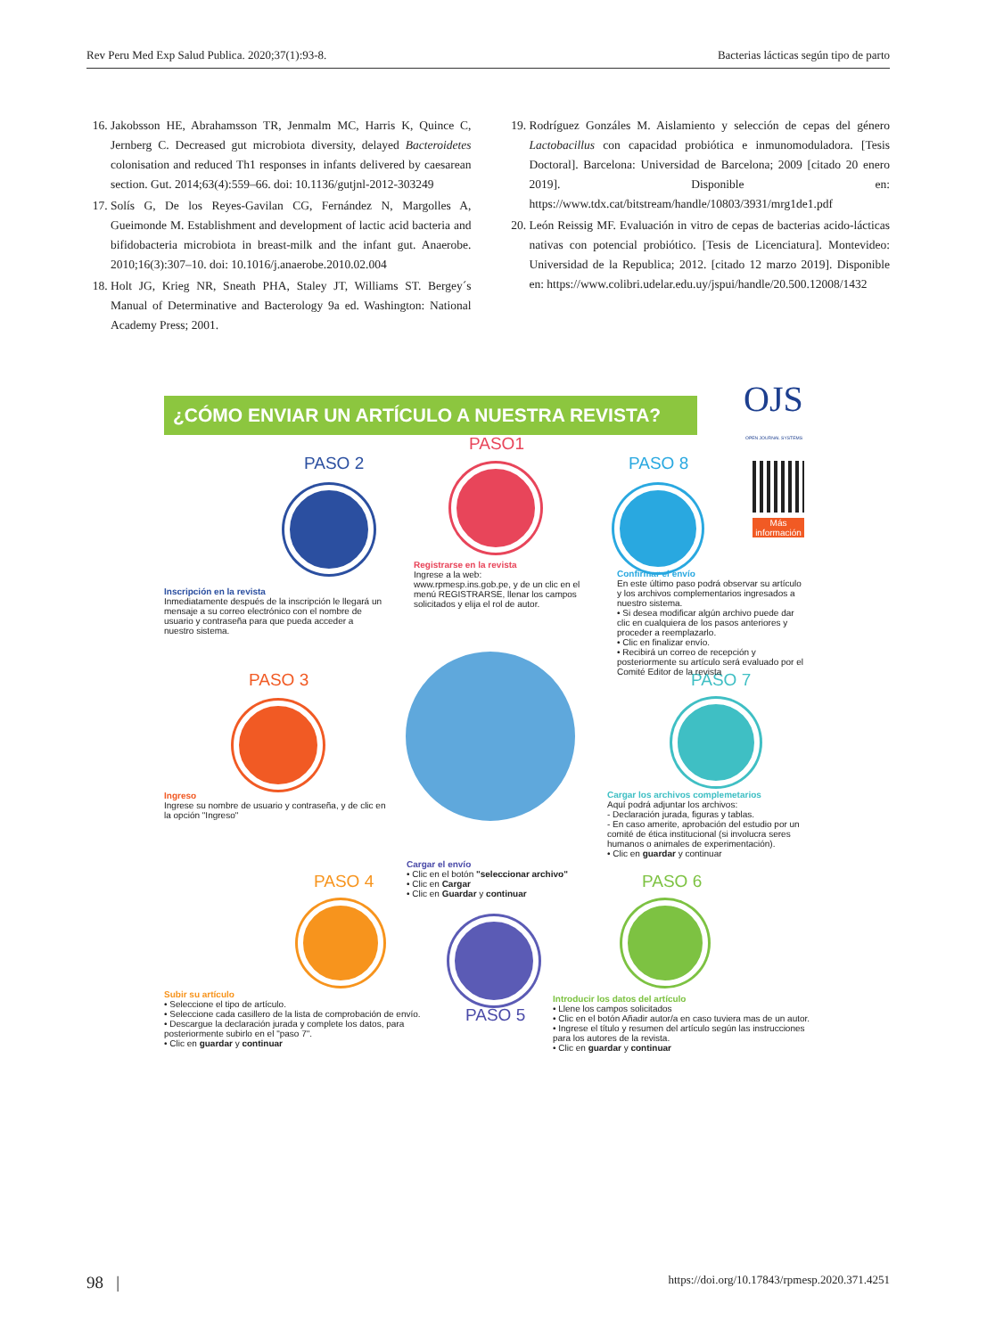Rev Peru Med Exp Salud Publica. 2020;37(1):93-8. Bacterias lácticas según tipo de parto
16. Jakobsson HE, Abrahamsson TR, Jenmalm MC, Harris K, Quince C, Jernberg C. Decreased gut microbiota diversity, delayed Bacteroidetes colonisation and reduced Th1 responses in infants delivered by caesarean section. Gut. 2014;63(4):559–66. doi: 10.1136/gutjnl-2012-303249
17. Solís G, De los Reyes-Gavilan CG, Fernández N, Margolles A, Gueimonde M. Establishment and development of lactic acid bacteria and bifidobacteria microbiota in breast-milk and the infant gut. Anaerobe. 2010;16(3):307–10. doi: 10.1016/j.anaerobe.2010.02.004
18. Holt JG, Krieg NR, Sneath PHA, Staley JT, Williams ST. Bergey´s Manual of Determinative and Bacterology 9a ed. Washington: National Academy Press; 2001.
19. Rodríguez Gonzáles M. Aislamiento y selección de cepas del género Lactobacillus con capacidad probiótica e inmunomoduladora. [Tesis Doctoral]. Barcelona: Universidad de Barcelona; 2009 [citado 20 enero 2019]. Disponible en: https://www.tdx.cat/bitstream/handle/10803/3931/mrg1de1.pdf
20. León Reissig MF. Evaluación in vitro de cepas de bacterias acido-lácticas nativas con potencial probiótico. [Tesis de Licenciatura]. Montevideo: Universidad de la Republica; 2012. [citado 12 marzo 2019]. Disponible en: https://www.colibri.udelar.edu.uy/jspui/handle/20.500.12008/1432
¿CÓMO ENVIAR UN ARTÍCULO A NUESTRA REVISTA? OJS OPEN JOURNAL SYSTEMS
Más información
PASO1
Registrarse en la revista
Ingrese a la web:
www.rpmesp.ins.gob.pe, y de un clic en el menú REGISTRARSE, llenar los campos solicitados y elija el rol de autor.
PASO 2
Inscripción en la revista
Inmediatamente después de la inscripción le llegará un mensaje a su correo electrónico con el nombre de usuario y contraseña para que pueda acceder a nuestro sistema.
PASO 3
Ingreso
Ingrese su nombre de usuario y contraseña, y de clic en la opción "Ingreso"
PASO 4
Subir su artículo
• Seleccione el tipo de artículo.
• Seleccione cada casillero de la lista de comprobación de envío.
• Descargue la declaración jurada y complete los datos, para posteriormente subirlo en el "paso 7".
• Clic en guardar y continuar
Cargar el envío
• Clic en el botón "seleccionar archivo"
• Clic en Cargar
• Clic en Guardar y continuar
PASO 5
PASO 6
Introducir los datos del artículo
• Llene los campos solicitados
• Clic en el botón Añadir autor/a en caso tuviera mas de un autor.
• Ingrese el título y resumen del artículo según las instrucciones para los autores de la revista.
• Clic en guardar y continuar
PASO 7
Cargar los archivos complemetarios
Aquí podrá adjuntar los archivos:
- Declaración jurada, figuras y tablas.
- En caso amerite, aprobación del estudio por un comité de ética institucional (si involucra seres humanos o animales de experimentación).
• Clic en guardar y continuar
PASO 8
Confirmar el envío
En este último paso podrá observar su artículo y los archivos complementarios ingresados a nuestro sistema.
• Si desea modificar algún archivo puede dar clic en cualquiera de los pasos anteriores y proceder a reemplazarlo.
• Clic en finalizar envío.
• Recibirá un correo de recepción y posteriormente su artículo será evaluado por el Comité Editor de la revista
98 | https://doi.org/10.17843/rpmesp.2020.371.4251